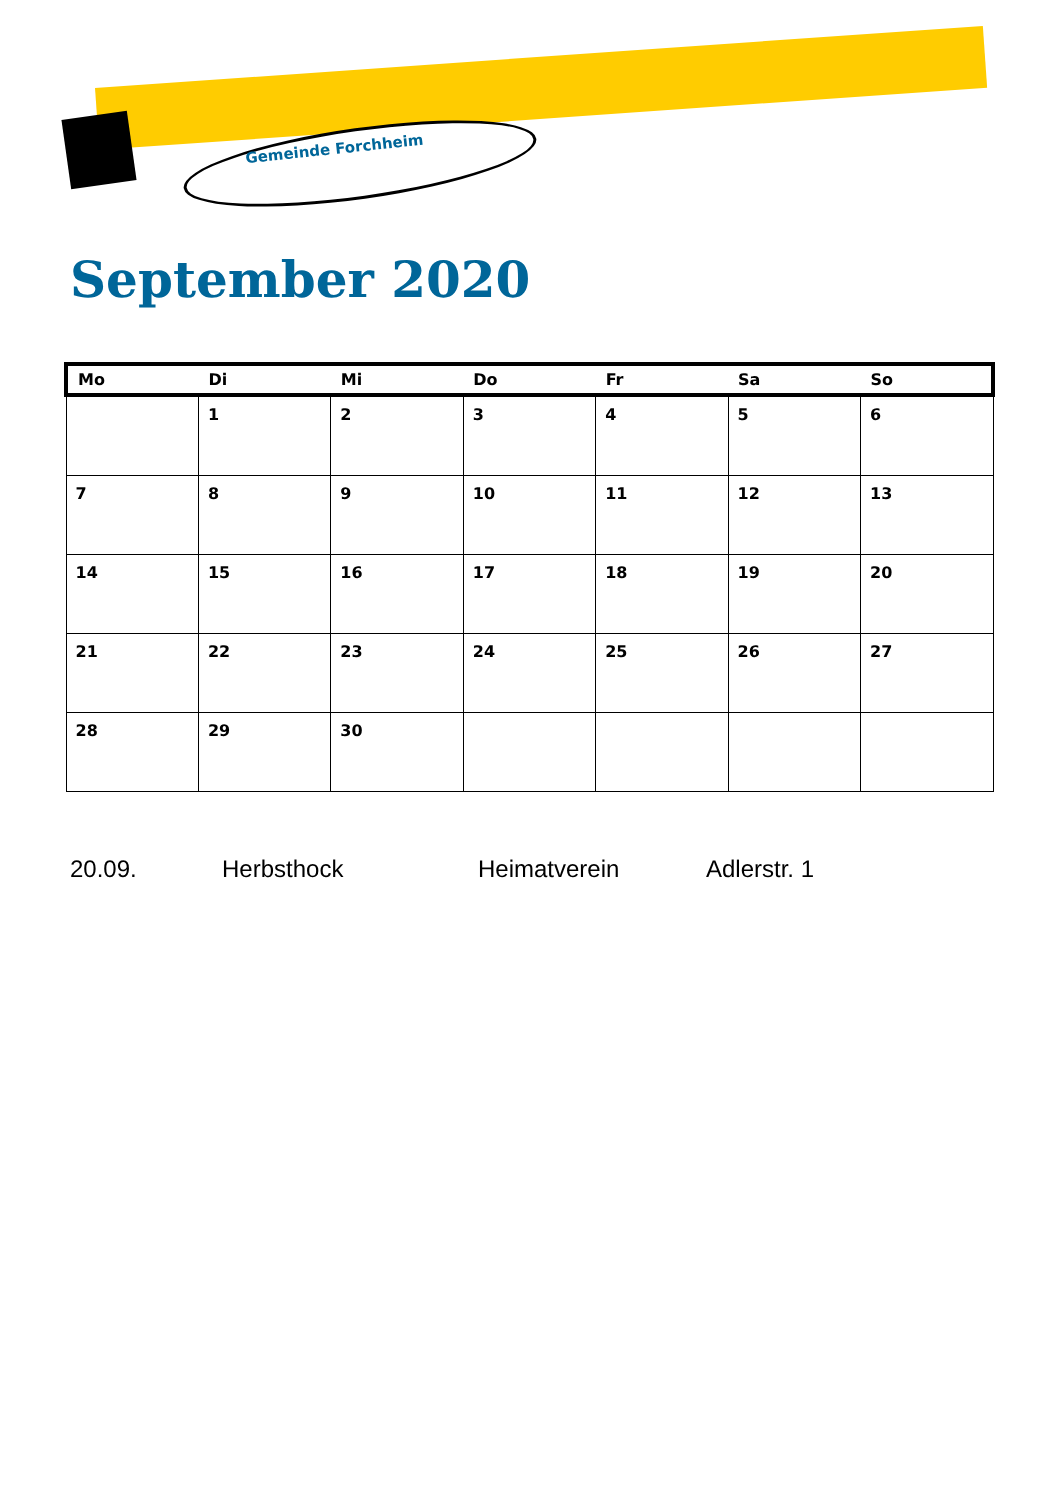Gemeinde Forchheim
September 2020
| Mo | Di | Mi | Do | Fr | Sa | So |
| --- | --- | --- | --- | --- | --- | --- |
| | 1 | 2 | 3 | 4 | 5 | 6 |
| 7 | 8 | 9 | 10 | 11 | 12 | 13 |
| 14 | 15 | 16 | 17 | 18 | 19 | 20 |
| 21 | 22 | 23 | 24 | 25 | 26 | 27 |
| 28 | 29 | 30 | | | | |
20.09. Herbsthock Heimatverein Adlerstr. 1